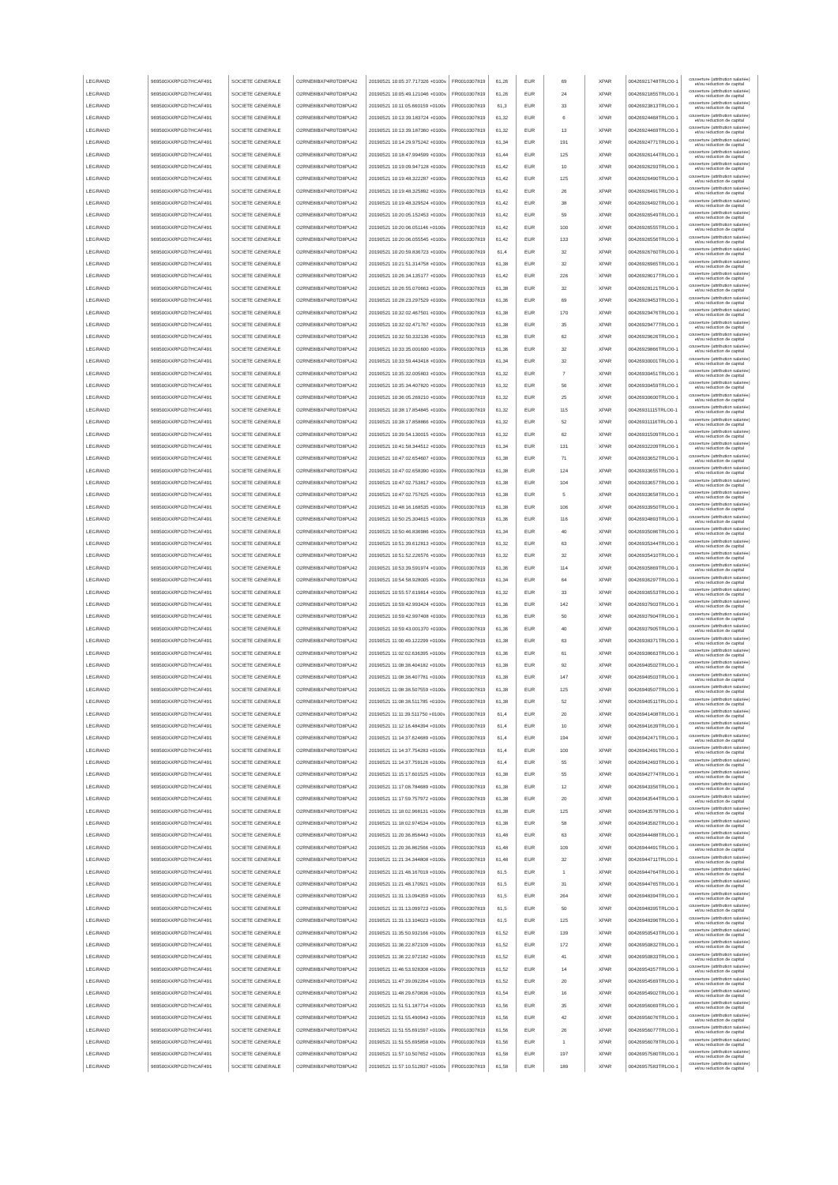| LEGRAND | 969500XXRPGD7HCAF491 | SOCIETE GENERALE | O2RNE8IBXP4R0TD8PU42 | 20190521 10:05:37.717326 +0100s | FR0010307819 | 61,26 | EUR | 69 | XPAR | 00426921748TRLO0-1 | couverture (attribution salariée) et/ou réduction de capital |
| LEGRAND | 969500XXRPGD7HCAF491 | SOCIETE GENERALE | O2RNE8IBXP4R0TD8PU42 | 20190521 10:05:49.121046 +0100s | FR0010307819 | 61,26 | EUR | 24 | XPAR | 00426921855TRLO0-1 | couverture (attribution salariée) et/ou réduction de capital |
| LEGRAND | 969500XXRPGD7HCAF491 | SOCIETE GENERALE | O2RNE8IBXP4R0TD8PU42 | 20190521 10:11:05.660159 +0100s | FR0010307819 | 61,3 | EUR | 33 | XPAR | 00426923813TRLO0-1 | couverture (attribution salariée) et/ou réduction de capital |
| LEGRAND | 969500XXRPGD7HCAF491 | SOCIETE GENERALE | O2RNE8IBXP4R0TD8PU42 | 20190521 10:13:39.183724 +0100s | FR0010307819 | 61,32 | EUR | 6 | XPAR | 00426924468TRLO0-1 | couverture (attribution salariée) et/ou réduction de capital |
| LEGRAND | 969500XXRPGD7HCAF491 | SOCIETE GENERALE | O2RNE8IBXP4R0TD8PU42 | 20190521 10:13:39.187360 +0100s | FR0010307819 | 61,32 | EUR | 13 | XPAR | 00426924469TRLO0-1 | couverture (attribution salariée) et/ou réduction de capital |
| LEGRAND | 969500XXRPGD7HCAF491 | SOCIETE GENERALE | O2RNE8IBXP4R0TD8PU42 | 20190521 10:14:29.975242 +0100s | FR0010307819 | 61,34 | EUR | 191 | XPAR | 00426924771TRLO0-1 | couverture (attribution salariée) et/ou réduction de capital |
| LEGRAND | 969500XXRPGD7HCAF491 | SOCIETE GENERALE | O2RNE8IBXP4R0TD8PU42 | 20190521 10:18:47.994599 +0100s | FR0010307819 | 61,44 | EUR | 125 | XPAR | 00426926144TRLO0-1 | couverture (attribution salariée) et/ou réduction de capital |
| LEGRAND | 969500XXRPGD7HCAF491 | SOCIETE GENERALE | O2RNE8IBXP4R0TD8PU42 | 20190521 10:19:09.947128 +0100s | FR0010307819 | 61,42 | EUR | 10 | XPAR | 00426926293TRLO0-1 | couverture (attribution salariée) et/ou réduction de capital |
| LEGRAND | 969500XXRPGD7HCAF491 | SOCIETE GENERALE | O2RNE8IBXP4R0TD8PU42 | 20190521 10:19:48.322287 +0100s | FR0010307819 | 61,42 | EUR | 125 | XPAR | 00426926490TRLO0-1 | couverture (attribution salariée) et/ou réduction de capital |
| LEGRAND | 969500XXRPGD7HCAF491 | SOCIETE GENERALE | O2RNE8IBXP4R0TD8PU42 | 20190521 10:19:48.325892 +0100s | FR0010307819 | 61,42 | EUR | 26 | XPAR | 00426926491TRLO0-1 | couverture (attribution salariée) et/ou réduction de capital |
| LEGRAND | 969500XXRPGD7HCAF491 | SOCIETE GENERALE | O2RNE8IBXP4R0TD8PU42 | 20190521 10:19:48.329524 +0100s | FR0010307819 | 61,42 | EUR | 38 | XPAR | 00426926492TRLO0-1 | couverture (attribution salariée) et/ou réduction de capital |
| LEGRAND | 969500XXRPGD7HCAF491 | SOCIETE GENERALE | O2RNE8IBXP4R0TD8PU42 | 20190521 10:20:05.152453 +0100s | FR0010307819 | 61,42 | EUR | 59 | XPAR | 00426926549TRLO0-1 | couverture (attribution salariée) et/ou réduction de capital |
| LEGRAND | 969500XXRPGD7HCAF491 | SOCIETE GENERALE | O2RNE8IBXP4R0TD8PU42 | 20190521 10:20:06.051146 +0100s | FR0010307819 | 61,42 | EUR | 100 | XPAR | 00426926555TRLO0-1 | couverture (attribution salariée) et/ou réduction de capital |
| LEGRAND | 969500XXRPGD7HCAF491 | SOCIETE GENERALE | O2RNE8IBXP4R0TD8PU42 | 20190521 10:20:06.055545 +0100s | FR0010307819 | 61,42 | EUR | 133 | XPAR | 00426926556TRLO0-1 | couverture (attribution salariée) et/ou réduction de capital |
| LEGRAND | 969500XXRPGD7HCAF491 | SOCIETE GENERALE | O2RNE8IBXP4R0TD8PU42 | 20190521 10:20:59.836723 +0100s | FR0010307819 | 61,4 | EUR | 32 | XPAR | 00426926760TRLO0-1 | couverture (attribution salariée) et/ou réduction de capital |
| LEGRAND | 969500XXRPGD7HCAF491 | SOCIETE GENERALE | O2RNE8IBXP4R0TD8PU42 | 20190521 10:21:51.314758 +0100s | FR0010307819 | 61,38 | EUR | 32 | XPAR | 00426926965TRLO0-1 | couverture (attribution salariée) et/ou réduction de capital |
| LEGRAND | 969500XXRPGD7HCAF491 | SOCIETE GENERALE | O2RNE8IBXP4R0TD8PU42 | 20190521 10:26:34.135177 +0100s | FR0010307819 | 61,42 | EUR | 226 | XPAR | 00426928017TRLO0-1 | couverture (attribution salariée) et/ou réduction de capital |
| LEGRAND | 969500XXRPGD7HCAF491 | SOCIETE GENERALE | O2RNE8IBXP4R0TD8PU42 | 20190521 10:26:55.070663 +0100s | FR0010307819 | 61,38 | EUR | 32 | XPAR | 00426928121TRLO0-1 | couverture (attribution salariée) et/ou réduction de capital |
| LEGRAND | 969500XXRPGD7HCAF491 | SOCIETE GENERALE | O2RNE8IBXP4R0TD8PU42 | 20190521 10:28:23.297529 +0100s | FR0010307819 | 61,36 | EUR | 69 | XPAR | 00426928453TRLO0-1 | couverture (attribution salariée) et/ou réduction de capital |
| LEGRAND | 969500XXRPGD7HCAF491 | SOCIETE GENERALE | O2RNE8IBXP4R0TD8PU42 | 20190521 10:32:02.467501 +0100s | FR0010307819 | 61,38 | EUR | 170 | XPAR | 00426929476TRLO0-1 | couverture (attribution salariée) et/ou réduction de capital |
| LEGRAND | 969500XXRPGD7HCAF491 | SOCIETE GENERALE | O2RNE8IBXP4R0TD8PU42 | 20190521 10:32:02.471767 +0100s | FR0010307819 | 61,38 | EUR | 35 | XPAR | 00426929477TRLO0-1 | couverture (attribution salariée) et/ou réduction de capital |
| LEGRAND | 969500XXRPGD7HCAF491 | SOCIETE GENERALE | O2RNE8IBXP4R0TD8PU42 | 20190521 10:32:50.332136 +0100s | FR0010307819 | 61,38 | EUR | 62 | XPAR | 00426929626TRLO0-1 | couverture (attribution salariée) et/ou réduction de capital |
| LEGRAND | 969500XXRPGD7HCAF491 | SOCIETE GENERALE | O2RNE8IBXP4R0TD8PU42 | 20190521 10:33:35.001600 +0100s | FR0010307819 | 61,36 | EUR | 32 | XPAR | 00426929866TRLO0-1 | couverture (attribution salariée) et/ou réduction de capital |
| LEGRAND | 969500XXRPGD7HCAF491 | SOCIETE GENERALE | O2RNE8IBXP4R0TD8PU42 | 20190521 10:33:59.443418 +0100s | FR0010307819 | 61,34 | EUR | 32 | XPAR | 00426930001TRLO0-1 | couverture (attribution salariée) et/ou réduction de capital |
| LEGRAND | 969500XXRPGD7HCAF491 | SOCIETE GENERALE | O2RNE8IBXP4R0TD8PU42 | 20190521 10:35:32.005803 +0100s | FR0010307819 | 61,32 | EUR | 7 | XPAR | 00426930451TRLO0-1 | couverture (attribution salariée) et/ou réduction de capital |
| LEGRAND | 969500XXRPGD7HCAF491 | SOCIETE GENERALE | O2RNE8IBXP4R0TD8PU42 | 20190521 10:35:34.407820 +0100s | FR0010307819 | 61,32 | EUR | 56 | XPAR | 00426930459TRLO0-1 | couverture (attribution salariée) et/ou réduction de capital |
| LEGRAND | 969500XXRPGD7HCAF491 | SOCIETE GENERALE | O2RNE8IBXP4R0TD8PU42 | 20190521 10:36:05.269210 +0100s | FR0010307819 | 61,32 | EUR | 25 | XPAR | 00426930600TRLO0-1 | couverture (attribution salariée) et/ou réduction de capital |
| LEGRAND | 969500XXRPGD7HCAF491 | SOCIETE GENERALE | O2RNE8IBXP4R0TD8PU42 | 20190521 10:38:17.854845 +0100s | FR0010307819 | 61,32 | EUR | 115 | XPAR | 00426931115TRLO0-1 | couverture (attribution salariée) et/ou réduction de capital |
| LEGRAND | 969500XXRPGD7HCAF491 | SOCIETE GENERALE | O2RNE8IBXP4R0TD8PU42 | 20190521 10:38:17.858866 +0100s | FR0010307819 | 61,32 | EUR | 52 | XPAR | 00426931116TRLO0-1 | couverture (attribution salariée) et/ou réduction de capital |
| LEGRAND | 969500XXRPGD7HCAF491 | SOCIETE GENERALE | O2RNE8IBXP4R0TD8PU42 | 20190521 10:39:54.130015 +0100s | FR0010307819 | 61,32 | EUR | 62 | XPAR | 00426931509TRLO0-1 | couverture (attribution salariée) et/ou réduction de capital |
| LEGRAND | 969500XXRPGD7HCAF491 | SOCIETE GENERALE | O2RNE8IBXP4R0TD8PU42 | 20190521 10:41:58.344512 +0100s | FR0010307819 | 61,34 | EUR | 131 | XPAR | 00426932209TRLO0-1 | couverture (attribution salariée) et/ou réduction de capital |
| LEGRAND | 969500XXRPGD7HCAF491 | SOCIETE GENERALE | O2RNE8IBXP4R0TD8PU42 | 20190521 10:47:02.654607 +0100s | FR0010307819 | 61,38 | EUR | 71 | XPAR | 00426933652TRLO0-1 | couverture (attribution salariée) et/ou réduction de capital |
| LEGRAND | 969500XXRPGD7HCAF491 | SOCIETE GENERALE | O2RNE8IBXP4R0TD8PU42 | 20190521 10:47:02.658390 +0100s | FR0010307819 | 61,38 | EUR | 124 | XPAR | 00426933655TRLO0-1 | couverture (attribution salariée) et/ou réduction de capital |
| LEGRAND | 969500XXRPGD7HCAF491 | SOCIETE GENERALE | O2RNE8IBXP4R0TD8PU42 | 20190521 10:47:02.753817 +0100s | FR0010307819 | 61,38 | EUR | 104 | XPAR | 00426933657TRLO0-1 | couverture (attribution salariée) et/ou réduction de capital |
| LEGRAND | 969500XXRPGD7HCAF491 | SOCIETE GENERALE | O2RNE8IBXP4R0TD8PU42 | 20190521 10:47:02.757625 +0100s | FR0010307819 | 61,38 | EUR | 5 | XPAR | 00426933658TRLO0-1 | couverture (attribution salariée) et/ou réduction de capital |
| LEGRAND | 969500XXRPGD7HCAF491 | SOCIETE GENERALE | O2RNE8IBXP4R0TD8PU42 | 20190521 10:48:16.168535 +0100s | FR0010307819 | 61,38 | EUR | 106 | XPAR | 00426933950TRLO0-1 | couverture (attribution salariée) et/ou réduction de capital |
| LEGRAND | 969500XXRPGD7HCAF491 | SOCIETE GENERALE | O2RNE8IBXP4R0TD8PU42 | 20190521 10:50:25.304615 +0100s | FR0010307819 | 61,36 | EUR | 116 | XPAR | 00426934893TRLO0-1 | couverture (attribution salariée) et/ou réduction de capital |
| LEGRAND | 969500XXRPGD7HCAF491 | SOCIETE GENERALE | O2RNE8IBXP4R0TD8PU42 | 20190521 10:50:46.836986 +0100s | FR0010307819 | 61,34 | EUR | 40 | XPAR | 00426935086TRLO0-1 | couverture (attribution salariée) et/ou réduction de capital |
| LEGRAND | 969500XXRPGD7HCAF491 | SOCIETE GENERALE | O2RNE8IBXP4R0TD8PU42 | 20190521 10:51:39.612813 +0100s | FR0010307819 | 61,32 | EUR | 63 | XPAR | 00426935344TRLO0-1 | couverture (attribution salariée) et/ou réduction de capital |
| LEGRAND | 969500XXRPGD7HCAF491 | SOCIETE GENERALE | O2RNE8IBXP4R0TD8PU42 | 20190521 10:51:52.226576 +0100s | FR0010307819 | 61,32 | EUR | 32 | XPAR | 00426935410TRLO0-1 | couverture (attribution salariée) et/ou réduction de capital |
| LEGRAND | 969500XXRPGD7HCAF491 | SOCIETE GENERALE | O2RNE8IBXP4R0TD8PU42 | 20190521 10:53:39.591974 +0100s | FR0010307819 | 61,36 | EUR | 114 | XPAR | 00426935869TRLO0-1 | couverture (attribution salariée) et/ou réduction de capital |
| LEGRAND | 969500XXRPGD7HCAF491 | SOCIETE GENERALE | O2RNE8IBXP4R0TD8PU42 | 20190521 10:54:58.928005 +0100s | FR0010307819 | 61,34 | EUR | 64 | XPAR | 00426936297TRLO0-1 | couverture (attribution salariée) et/ou réduction de capital |
| LEGRAND | 969500XXRPGD7HCAF491 | SOCIETE GENERALE | O2RNE8IBXP4R0TD8PU42 | 20190521 10:55:57.619814 +0100s | FR0010307819 | 61,32 | EUR | 33 | XPAR | 00426936553TRLO0-1 | couverture (attribution salariée) et/ou réduction de capital |
| LEGRAND | 969500XXRPGD7HCAF491 | SOCIETE GENERALE | O2RNE8IBXP4R0TD8PU42 | 20190521 10:59:42.993424 +0100s | FR0010307819 | 61,36 | EUR | 142 | XPAR | 00426937903TRLO0-1 | couverture (attribution salariée) et/ou réduction de capital |
| LEGRAND | 969500XXRPGD7HCAF491 | SOCIETE GENERALE | O2RNE8IBXP4R0TD8PU42 | 20190521 10:59:42.997408 +0100s | FR0010307819 | 61,36 | EUR | 50 | XPAR | 00426937904TRLO0-1 | couverture (attribution salariée) et/ou réduction de capital |
| LEGRAND | 969500XXRPGD7HCAF491 | SOCIETE GENERALE | O2RNE8IBXP4R0TD8PU42 | 20190521 10:59:43.001370 +0100s | FR0010307819 | 61,36 | EUR | 40 | XPAR | 00426937905TRLO0-1 | couverture (attribution salariée) et/ou réduction de capital |
| LEGRAND | 969500XXRPGD7HCAF491 | SOCIETE GENERALE | O2RNE8IBXP4R0TD8PU42 | 20190521 11:00:49.122299 +0100s | FR0010307819 | 61,38 | EUR | 63 | XPAR | 00426938371TRLO0-1 | couverture (attribution salariée) et/ou réduction de capital |
| LEGRAND | 969500XXRPGD7HCAF491 | SOCIETE GENERALE | O2RNE8IBXP4R0TD8PU42 | 20190521 11:02:02.636395 +0100s | FR0010307819 | 61,36 | EUR | 61 | XPAR | 00426938663TRLO0-1 | couverture (attribution salariée) et/ou réduction de capital |
| LEGRAND | 969500XXRPGD7HCAF491 | SOCIETE GENERALE | O2RNE8IBXP4R0TD8PU42 | 20190521 11:08:38.404182 +0100s | FR0010307819 | 61,38 | EUR | 92 | XPAR | 00426940502TRLO0-1 | couverture (attribution salariée) et/ou réduction de capital |
| LEGRAND | 969500XXRPGD7HCAF491 | SOCIETE GENERALE | O2RNE8IBXP4R0TD8PU42 | 20190521 11:08:38.407781 +0100s | FR0010307819 | 61,38 | EUR | 147 | XPAR | 00426940503TRLO0-1 | couverture (attribution salariée) et/ou réduction de capital |
| LEGRAND | 969500XXRPGD7HCAF491 | SOCIETE GENERALE | O2RNE8IBXP4R0TD8PU42 | 20190521 11:08:38.507559 +0100s | FR0010307819 | 61,38 | EUR | 125 | XPAR | 00426940507TRLO0-1 | couverture (attribution salariée) et/ou réduction de capital |
| LEGRAND | 969500XXRPGD7HCAF491 | SOCIETE GENERALE | O2RNE8IBXP4R0TD8PU42 | 20190521 11:08:38.511785 +0100s | FR0010307819 | 61,38 | EUR | 52 | XPAR | 00426940511TRLO0-1 | couverture (attribution salariée) et/ou réduction de capital |
| LEGRAND | 969500XXRPGD7HCAF491 | SOCIETE GENERALE | O2RNE8IBXP4R0TD8PU42 | 20190521 11:11:39.511750 +0100s | FR0010307819 | 61,4 | EUR | 20 | XPAR | 00426941408TRLO0-1 | couverture (attribution salariée) et/ou réduction de capital |
| LEGRAND | 969500XXRPGD7HCAF491 | SOCIETE GENERALE | O2RNE8IBXP4R0TD8PU42 | 20190521 11:12:16.484394 +0100s | FR0010307819 | 61,4 | EUR | 10 | XPAR | 00426941639TRLO0-1 | couverture (attribution salariée) et/ou réduction de capital |
| LEGRAND | 969500XXRPGD7HCAF491 | SOCIETE GENERALE | O2RNE8IBXP4R0TD8PU42 | 20190521 11:14:37.624689 +0100s | FR0010307819 | 61,4 | EUR | 194 | XPAR | 00426942471TRLO0-1 | couverture (attribution salariée) et/ou réduction de capital |
| LEGRAND | 969500XXRPGD7HCAF491 | SOCIETE GENERALE | O2RNE8IBXP4R0TD8PU42 | 20190521 11:14:37.754283 +0100s | FR0010307819 | 61,4 | EUR | 100 | XPAR | 00426942491TRLO0-1 | couverture (attribution salariée) et/ou réduction de capital |
| LEGRAND | 969500XXRPGD7HCAF491 | SOCIETE GENERALE | O2RNE8IBXP4R0TD8PU42 | 20190521 11:14:37.759126 +0100s | FR0010307819 | 61,4 | EUR | 55 | XPAR | 00426942493TRLO0-1 | couverture (attribution salariée) et/ou réduction de capital |
| LEGRAND | 969500XXRPGD7HCAF491 | SOCIETE GENERALE | O2RNE8IBXP4R0TD8PU42 | 20190521 11:15:17.601525 +0100s | FR0010307819 | 61,38 | EUR | 55 | XPAR | 00426942774TRLO0-1 | couverture (attribution salariée) et/ou réduction de capital |
| LEGRAND | 969500XXRPGD7HCAF491 | SOCIETE GENERALE | O2RNE8IBXP4R0TD8PU42 | 20190521 11:17:08.784689 +0100s | FR0010307819 | 61,38 | EUR | 12 | XPAR | 00426943356TRLO0-1 | couverture (attribution salariée) et/ou réduction de capital |
| LEGRAND | 969500XXRPGD7HCAF491 | SOCIETE GENERALE | O2RNE8IBXP4R0TD8PU42 | 20190521 11:17:59.757972 +0100s | FR0010307819 | 61,38 | EUR | 20 | XPAR | 00426943544TRLO0-1 | couverture (attribution salariée) et/ou réduction de capital |
| LEGRAND | 969500XXRPGD7HCAF491 | SOCIETE GENERALE | O2RNE8IBXP4R0TD8PU42 | 20190521 11:18:02.968131 +0100s | FR0010307819 | 61,38 | EUR | 125 | XPAR | 00426943578TRLO0-1 | couverture (attribution salariée) et/ou réduction de capital |
| LEGRAND | 969500XXRPGD7HCAF491 | SOCIETE GENERALE | O2RNE8IBXP4R0TD8PU42 | 20190521 11:18:02.974534 +0100s | FR0010307819 | 61,38 | EUR | 58 | XPAR | 00426943582TRLO0-1 | couverture (attribution salariée) et/ou réduction de capital |
| LEGRAND | 969500XXRPGD7HCAF491 | SOCIETE GENERALE | O2RNE8IBXP4R0TD8PU42 | 20190521 11:20:36.858443 +0100s | FR0010307819 | 61,48 | EUR | 63 | XPAR | 00426944488TRLO0-1 | couverture (attribution salariée) et/ou réduction de capital |
| LEGRAND | 969500XXRPGD7HCAF491 | SOCIETE GENERALE | O2RNE8IBXP4R0TD8PU42 | 20190521 11:20:36.862566 +0100s | FR0010307819 | 61,48 | EUR | 109 | XPAR | 00426944491TRLO0-1 | couverture (attribution salariée) et/ou réduction de capital |
| LEGRAND | 969500XXRPGD7HCAF491 | SOCIETE GENERALE | O2RNE8IBXP4R0TD8PU42 | 20190521 11:21:34.344808 +0100s | FR0010307819 | 61,48 | EUR | 32 | XPAR | 00426944711TRLO0-1 | couverture (attribution salariée) et/ou réduction de capital |
| LEGRAND | 969500XXRPGD7HCAF491 | SOCIETE GENERALE | O2RNE8IBXP4R0TD8PU42 | 20190521 11:21:48.167019 +0100s | FR0010307819 | 61,5 | EUR | 1 | XPAR | 00426944764TRLO0-1 | couverture (attribution salariée) et/ou réduction de capital |
| LEGRAND | 969500XXRPGD7HCAF491 | SOCIETE GENERALE | O2RNE8IBXP4R0TD8PU42 | 20190521 11:21:48.170921 +0100s | FR0010307819 | 61,5 | EUR | 31 | XPAR | 00426944765TRLO0-1 | couverture (attribution salariée) et/ou réduction de capital |
| LEGRAND | 969500XXRPGD7HCAF491 | SOCIETE GENERALE | O2RNE8IBXP4R0TD8PU42 | 20190521 11:31:13.094359 +0100s | FR0010307819 | 61,5 | EUR | 264 | XPAR | 00426948394TRLO0-1 | couverture (attribution salariée) et/ou réduction de capital |
| LEGRAND | 969500XXRPGD7HCAF491 | SOCIETE GENERALE | O2RNE8IBXP4R0TD8PU42 | 20190521 11:31:13.099723 +0100s | FR0010307819 | 61,5 | EUR | 50 | XPAR | 00426948395TRLO0-1 | couverture (attribution salariée) et/ou réduction de capital |
| LEGRAND | 969500XXRPGD7HCAF491 | SOCIETE GENERALE | O2RNE8IBXP4R0TD8PU42 | 20190521 11:31:13.104023 +0100s | FR0010307819 | 61,5 | EUR | 125 | XPAR | 00426948396TRLO0-1 | couverture (attribution salariée) et/ou réduction de capital |
| LEGRAND | 969500XXRPGD7HCAF491 | SOCIETE GENERALE | O2RNE8IBXP4R0TD8PU42 | 20190521 11:35:50.932166 +0100s | FR0010307819 | 61,52 | EUR | 139 | XPAR | 00426950543TRLO0-1 | couverture (attribution salariée) et/ou réduction de capital |
| LEGRAND | 969500XXRPGD7HCAF491 | SOCIETE GENERALE | O2RNE8IBXP4R0TD8PU42 | 20190521 11:36:22.872109 +0100s | FR0010307819 | 61,52 | EUR | 172 | XPAR | 00426950832TRLO0-1 | couverture (attribution salariée) et/ou réduction de capital |
| LEGRAND | 969500XXRPGD7HCAF491 | SOCIETE GENERALE | O2RNE8IBXP4R0TD8PU42 | 20190521 11:36:22.972182 +0100s | FR0010307819 | 61,52 | EUR | 41 | XPAR | 00426950833TRLO0-1 | couverture (attribution salariée) et/ou réduction de capital |
| LEGRAND | 969500XXRPGD7HCAF491 | SOCIETE GENERALE | O2RNE8IBXP4R0TD8PU42 | 20190521 11:46:53.928308 +0100s | FR0010307819 | 61,52 | EUR | 14 | XPAR | 00426954357TRLO0-1 | couverture (attribution salariée) et/ou réduction de capital |
| LEGRAND | 969500XXRPGD7HCAF491 | SOCIETE GENERALE | O2RNE8IBXP4R0TD8PU42 | 20190521 11:47:39.092264 +0100s | FR0010307819 | 61,52 | EUR | 20 | XPAR | 00426954569TRLO0-1 | couverture (attribution salariée) et/ou réduction de capital |
| LEGRAND | 969500XXRPGD7HCAF491 | SOCIETE GENERALE | O2RNE8IBXP4R0TD8PU42 | 20190521 11:48:29.670836 +0100s | FR0010307819 | 61,54 | EUR | 16 | XPAR | 00426954902TRLO0-1 | couverture (attribution salariée) et/ou réduction de capital |
| LEGRAND | 969500XXRPGD7HCAF491 | SOCIETE GENERALE | O2RNE8IBXP4R0TD8PU42 | 20190521 11:51:51.187714 +0100s | FR0010307819 | 61,56 | EUR | 35 | XPAR | 00426956069TRLO0-1 | couverture (attribution salariée) et/ou réduction de capital |
| LEGRAND | 969500XXRPGD7HCAF491 | SOCIETE GENERALE | O2RNE8IBXP4R0TD8PU42 | 20190521 11:51:55.490943 +0100s | FR0010307819 | 61,56 | EUR | 42 | XPAR | 00426956076TRLO0-1 | couverture (attribution salariée) et/ou réduction de capital |
| LEGRAND | 969500XXRPGD7HCAF491 | SOCIETE GENERALE | O2RNE8IBXP4R0TD8PU42 | 20190521 11:51:55.691597 +0100s | FR0010307819 | 61,56 | EUR | 26 | XPAR | 00426956077TRLO0-1 | couverture (attribution salariée) et/ou réduction de capital |
| LEGRAND | 969500XXRPGD7HCAF491 | SOCIETE GENERALE | O2RNE8IBXP4R0TD8PU42 | 20190521 11:51:55.695858 +0100s | FR0010307819 | 61,56 | EUR | 1 | XPAR | 00426956078TRLO0-1 | couverture (attribution salariée) et/ou réduction de capital |
| LEGRAND | 969500XXRPGD7HCAF491 | SOCIETE GENERALE | O2RNE8IBXP4R0TD8PU42 | 20190521 11:57:10.507652 +0100s | FR0010307819 | 61,58 | EUR | 197 | XPAR | 00426957580TRLO0-1 | couverture (attribution salariée) et/ou réduction de capital |
| LEGRAND | 969500XXRPGD7HCAF491 | SOCIETE GENERALE | O2RNE8IBXP4R0TD8PU42 | 20190521 11:57:10.512837 +0100s | FR0010307819 | 61,58 | EUR | 189 | XPAR | 00426957583TRLO0-1 | couverture (attribution salariée) et/ou réduction de capital |